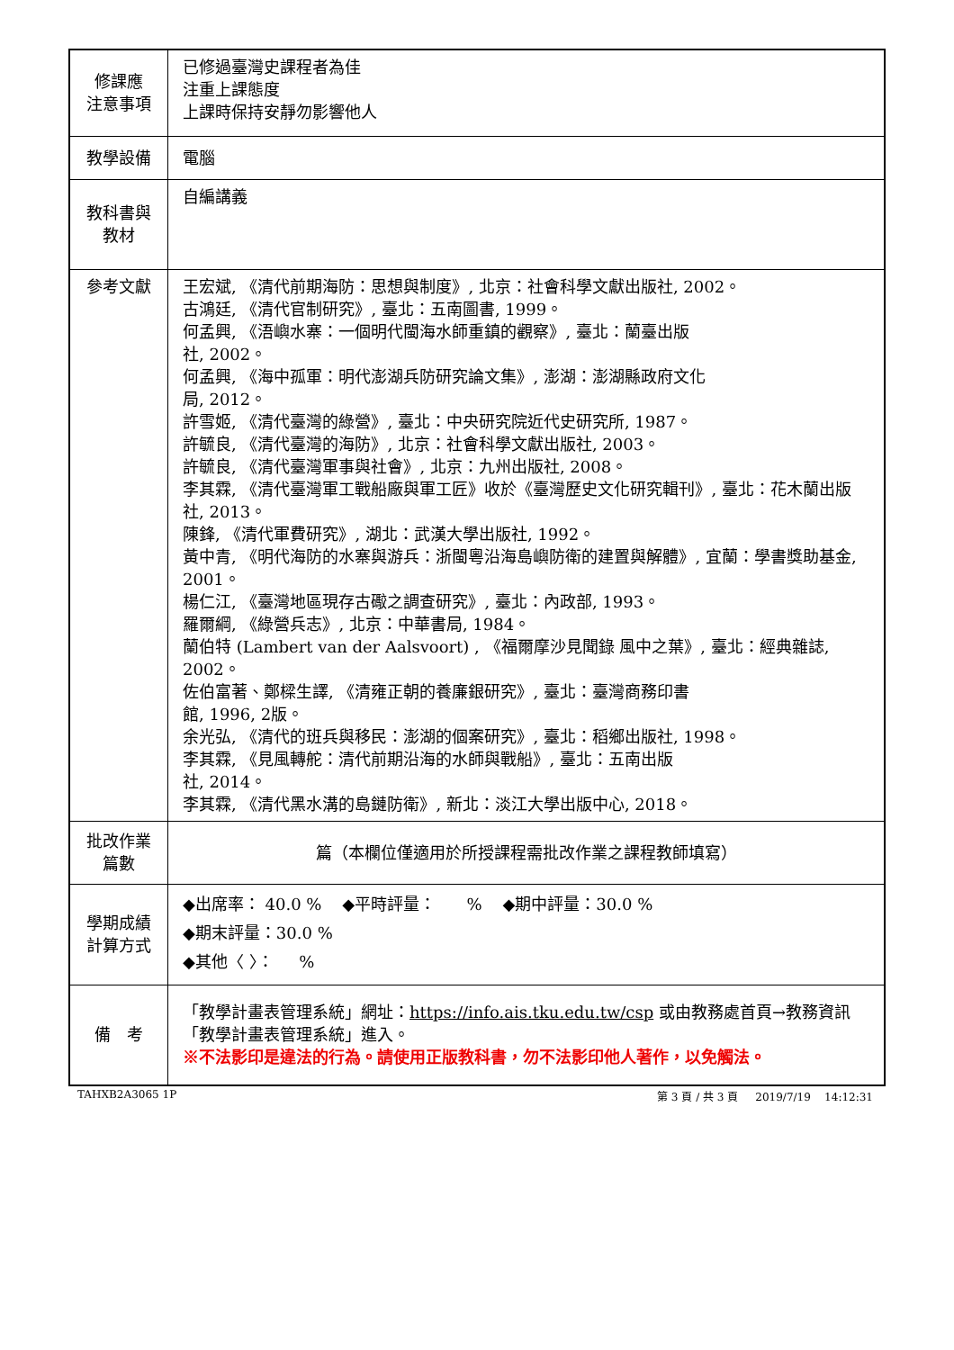| 修課應 注意事項 | 已修過臺灣史課程者為佳 注重上課態度 上課時保持安靜勿影響他人 |
| 教學設備 | 電腦 |
| 教科書與 教材 | 自編講義 |
| 參考文獻 | 王宏斌, 《清代前期海防：思想與制度》, 北京：社會科學文獻出版社, 2002。 古鴻廷, 《清代官制研究》, 臺北：五南圖書, 1999。 何孟興, 《浯嶼水寨：一個明代閩海水師重鎮的觀察》, 臺北：蘭臺出版 社, 2002。 何孟興, 《海中孤軍：明代澎湖兵防研究論文集》, 澎湖：澎湖縣政府文化 局, 2012。 許雪姬, 《清代臺灣的綠營》, 臺北：中央研究院近代史研究所, 1987。 許毓良, 《清代臺灣的海防》, 北京：社會科學文獻出版社, 2003。 許毓良, 《清代臺灣軍事與社會》, 北京：九州出版社, 2008。 李其霖, 《清代臺灣軍工戰船廠與軍工匠》收於《臺灣歷史文化研究輯刊》, 臺北：花木蘭出版社, 2013。 陳鋒, 《清代軍費研究》, 湖北：武漢大學出版社, 1992。 黃中青, 《明代海防的水寨與游兵：浙閩粵沿海島嶼防衛的建置與解體》, 宜蘭：學書獎助基金, 2001。 楊仁江, 《臺灣地區現存古礮之調查研究》, 臺北：內政部, 1993。 羅爾綱, 《綠營兵志》, 北京：中華書局, 1984。 蘭伯特 (Lambert van der Aalsvoort) , 《福爾摩沙見聞錄 風中之葉》, 臺北：經典雜誌, 2002。 佐伯富著、鄭樑生譯, 《清雍正朝的養廉銀研究》, 臺北：臺灣商務印書 館, 1996, 2版。 余光弘, 《清代的班兵與移民：澎湖的個案研究》, 臺北：稻鄉出版社, 1998。 李其霖, 《見風轉舵：清代前期沿海的水師與戰船》, 臺北：五南出版 社, 2014。 李其霖, 《清代黑水溝的島鏈防衛》, 新北：淡江大學出版中心, 2018。 |
| 批改作業 篇數 | 篇（本欄位僅適用於所授課程需批改作業之課程教師填寫） |
| 學期成績 計算方式 | ◆出席率： 40.0 % ◆平時評量： % ◆期中評量：30.0 % ◆期末評量：30.0 % ◆其他〈 〉： % |
| 備 考 | 「教學計畫表管理系統」網址： https://info.ais.tku.edu.tw/csp 或由教務處首頁→教務資訊「教學計畫表管理系統」進入。 ※不法影印是違法的行為。請使用正版教科書，勿不法影印他人著作，以免觸法。 |
TAHXB2A3065 1P 第 3 頁 / 共 3 頁 2019/7/19 14:12:31